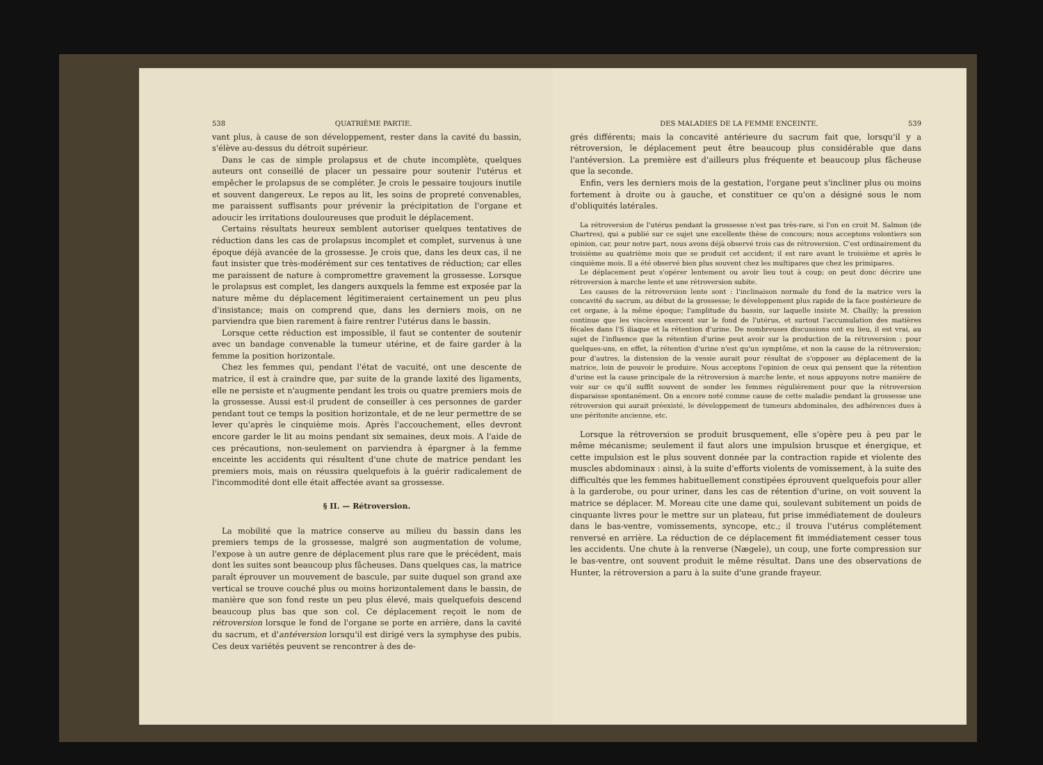538 QUATRIÈME PARTIE.
vant plus, à cause de son développement, rester dans la cavité du bassin, s'élève au-dessus du détroit supérieur.
Dans le cas de simple prolapsus et de chute incomplète, quelques auteurs ont conseillé de placer un pessaire pour soutenir l'utérus et empêcher le prolapsus de se compléter. Je crois le pessaire toujours inutile et souvent dangereux. Le repos au lit, les soins de propreté convenables, me paraissent suffisants pour prévenir la précipitation de l'organe et adoucir les irritations douloureuses que produit le déplacement.
Certains résultats heureux semblent autoriser quelques tentatives de réduction dans les cas de prolapsus incomplet et complet, survenus à une époque déjà avancée de la grossesse. Je crois que, dans les deux cas, il ne faut insister que très-modérément sur ces tentatives de réduction; car elles me paraissent de nature à compromettre gravement la grossesse. Lorsque le prolapsus est complet, les dangers auxquels la femme est exposée par la nature même du déplacement légitimeraient certainement un peu plus d'insistance; mais on comprend que, dans les derniers mois, on ne parviendra que bien rarement à faire rentrer l'utérus dans le bassin.
Lorsque cette réduction est impossible, il faut se contenter de soutenir avec un bandage convenable la tumeur utérine, et de faire garder à la femme la position horizontale.
Chez les femmes qui, pendant l'état de vacuité, ont une descente de matrice, il est à craindre que, par suite de la grande laxité des ligaments, elle ne persiste et n'augmente pendant les trois ou quatre premiers mois de la grossesse. Aussi est-il prudent de conseiller à ces personnes de garder pendant tout ce temps la position horizontale, et de ne leur permettre de se lever qu'après le cinquième mois. Après l'accouchement, elles devront encore garder le lit au moins pendant six semaines, deux mois. A l'aide de ces précautions, non-seulement on parviendra à épargner à la femme enceinte les accidents qui résultent d'une chute de matrice pendant les premiers mois, mais on réussira quelquefois à la guérir radicalement de l'incommodité dont elle était affectée avant sa grossesse.
§ II. — Rétroversion.
La mobilité que la matrice conserve au milieu du bassin dans les premiers temps de la grossesse, malgré son augmentation de volume, l'expose à un autre genre de déplacement plus rare que le précédent, mais dont les suites sont beaucoup plus fâcheuses. Dans quelques cas, la matrice paraît éprouver un mouvement de bascule, par suite duquel son grand axe vertical se trouve couché plus ou moins horizontalement dans le bassin, de manière que son fond reste un peu plus élevé, mais quelquefois descend beaucoup plus bas que son col. Ce déplacement reçoit le nom de rétroversion lorsque le fond de l'organe se porte en arrière, dans la cavité du sacrum, et d'antéversion lorsqu'il est dirigé vers la symphyse des pubis. Ces deux variétés peuvent se rencontrer à des de-
DES MALADIES DE LA FEMME ENCEINTE. 539
grés différents; mais la concavité antérieure du sacrum fait que, lorsqu'il y a rétroversion, le déplacement peut être beaucoup plus considérable que dans l'antéversion. La première est d'ailleurs plus fréquente et beaucoup plus fâcheuse que la seconde.
Enfin, vers les derniers mois de la gestation, l'organe peut s'incliner plus ou moins fortement à droite ou à gauche, et constituer ce qu'on a désigné sous le nom d'obliquités latérales.
La rétroversion de l'utérus pendant la grossesse n'est pas très-rare, si l'on en croit M. Salmon (de Chartres), qui a publié sur ce sujet une excellente thèse de concours; nous acceptons volontiers son opinion, car, pour notre part, nous avons déjà observé trois cas de rétroversion. C'est ordinairement du troisième au quatrième mois que se produit cet accident; il est rare avant le troisième et après le cinquième mois. Il a été observé bien plus souvent chez les multipares que chez les primipares.
Le déplacement peut s'opérer lentement ou avoir lieu tout à coup; on peut donc décrire une rétroversion à marche lente et une rétroversion subite.
Les causes de la rétroversion lente sont : l'inclinaison normale du fond de la matrice vers la concavité du sacrum, au début de la grossesse; le développement plus rapide de la face postérieure de cet organe, à la même époque; l'amplitude du bassin, sur laquelle insiste M. Chailly; la pression continue que les viscères exercent sur le fond de l'utérus, et surtout l'accumulation des matières fécales dans l'S iliaque et la rétention d'urine. De nombreuses discussions ont eu lieu, il est vrai, au sujet de l'influence que la rétention d'urine peut avoir sur la production de la rétroversion : pour quelques-uns, en effet, la rétention d'urine n'est qu'un symptôme, et non la cause de la rétroversion; pour d'autres, la distension de la vessie aurait pour résultat de s'opposer au déplacement de la matrice, loin de pouvoir le produire. Nous acceptons l'opinion de ceux qui pensent que la rétention d'urine est la cause principale de la rétroversion à marche lente, et nous appuyons notre manière de voir sur ce qu'il suffit souvent de sonder les femmes régulièrement pour que la rétroversion disparaisse spontanément. On a encore noté comme cause de cette maladie pendant la grossesse une rétroversion qui aurait préexisté, le développement de tumeurs abdominales, des adhérences dues à une péritonite ancienne, etc.
Lorsque la rétroversion se produit brusquement, elle s'opère peu à peu par le même mécanisme; seulement il faut alors une impulsion brusque et énergique, et cette impulsion est le plus souvent donnée par la contraction rapide et violente des muscles abdominaux : ainsi, à la suite d'efforts violents de vomissement, à la suite des difficultés que les femmes habituellement constipées éprouvent quelquefois pour aller à la garderobe, ou pour uriner, dans les cas de rétention d'urine, on voit souvent la matrice se déplacer. M. Moreau cite une dame qui, soulevant subitement un poids de cinquante livres pour le mettre sur un plateau, fut prise immédiatement de douleurs dans le bas-ventre, vomissements, syncope, etc.; il trouva l'utérus complétement renversé en arrière. La réduction de ce déplacement fit immédiatement cesser tous les accidents. Une chute à la renverse (Nægele), un coup, une forte compression sur le bas-ventre, ont souvent produit le même résultat. Dans une des observations de Hunter, la rétroversion a paru à la suite d'une grande frayeur.